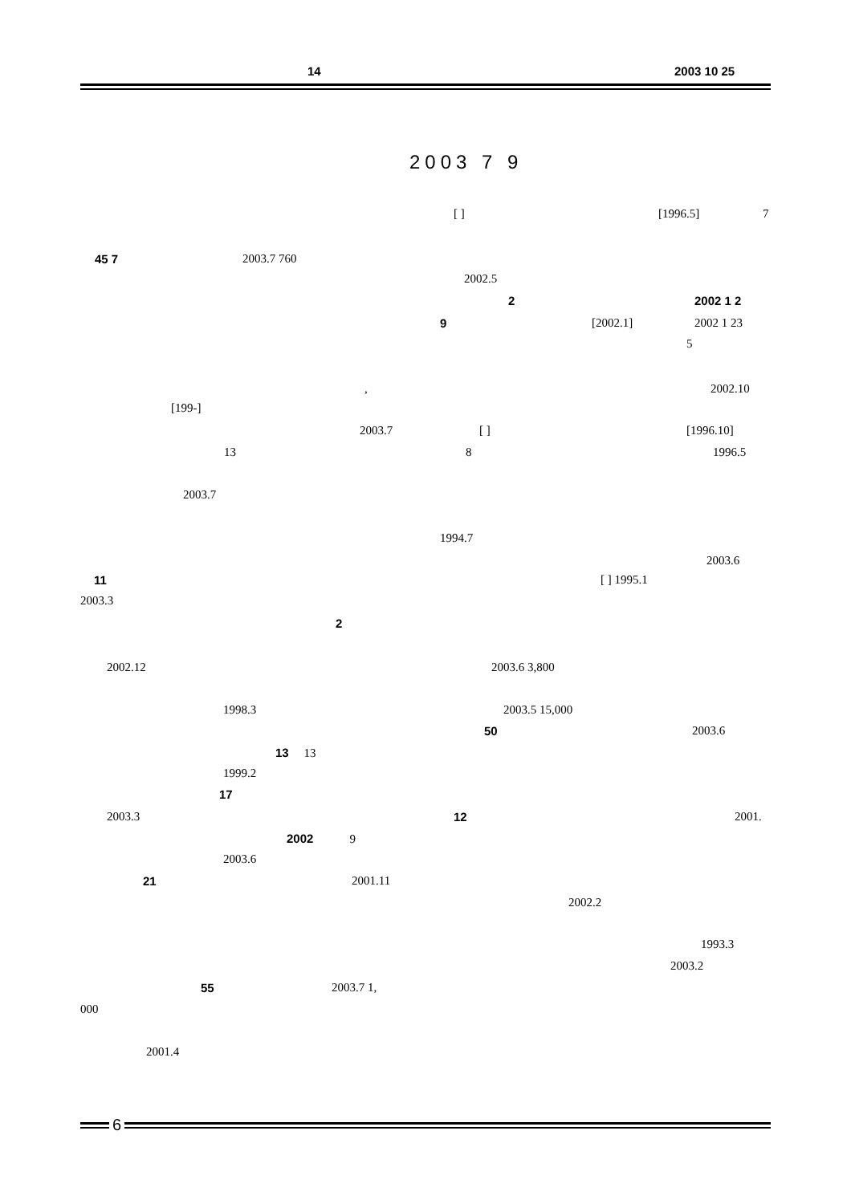14 2003 10 25
2003 7 9
[ ]
[1996.5]
7
45 7
2003.7 760
2002.5
2
2002 1 2
9
[2002.1]
2002 1 23
5
,
2002.10
[199-]
2003.7
[ ]
[1996.10]
13
8
1996.5
2003.7
1994.7
2003.6
11
[ ] 1995.1
2003.3
2
2002.12
2003.6 3,800
1998.3
2003.5 15,000
50
2003.6
13 13
1999.2
17
2003.3
12
2001.
2002 9
2003.6
21
2001.11
2002.2
1993.3
2003.2
55
2003.7 1,
000
2001.4
6